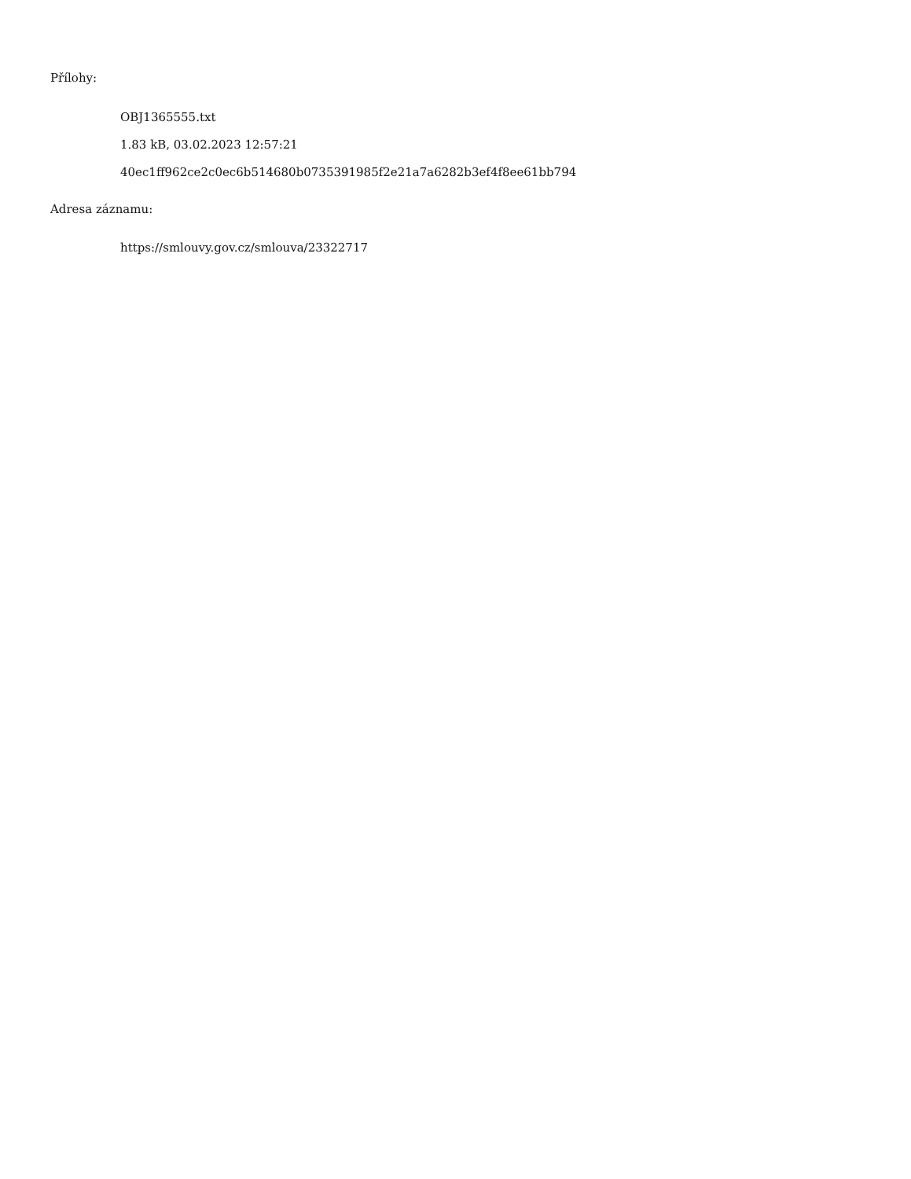Přílohy:
OBJ1365555.txt
1.83 kB, 03.02.2023 12:57:21
40ec1ff962ce2c0ec6b514680b0735391985f2e21a7a6282b3ef4f8ee61bb794
Adresa záznamu:
https://smlouvy.gov.cz/smlouva/23322717